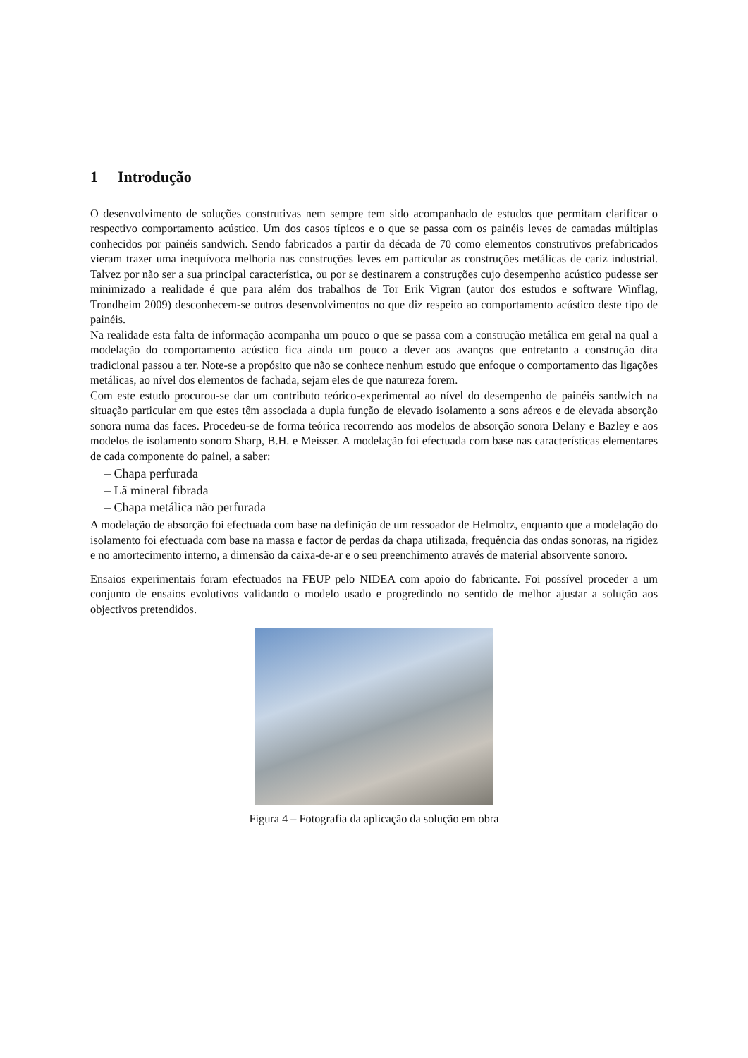1 Introdução
O desenvolvimento de soluções construtivas nem sempre tem sido acompanhado de estudos que permitam clarificar o respectivo comportamento acústico. Um dos casos típicos e o que se passa com os painéis leves de camadas múltiplas conhecidos por painéis sandwich. Sendo fabricados a partir da década de 70 como elementos construtivos prefabricados vieram trazer uma inequívoca melhoria nas construções leves em particular as construções metálicas de cariz industrial. Talvez por não ser a sua principal característica, ou por se destinarem a construções cujo desempenho acústico pudesse ser minimizado a realidade é que para além dos trabalhos de Tor Erik Vigran (autor dos estudos e software Winflag, Trondheim 2009) desconhecem-se outros desenvolvimentos no que diz respeito ao comportamento acústico deste tipo de painéis.
Na realidade esta falta de informação acompanha um pouco o que se passa com a construção metálica em geral na qual a modelação do comportamento acústico fica ainda um pouco a dever aos avanços que entretanto a construção dita tradicional passou a ter. Note-se a propósito que não se conhece nenhum estudo que enfoque o comportamento das ligações metálicas, ao nível dos elementos de fachada, sejam eles de que natureza forem.
Com este estudo procurou-se dar um contributo teórico-experimental ao nível do desempenho de painéis sandwich na situação particular em que estes têm associada a dupla função de elevado isolamento a sons aéreos e de elevada absorção sonora numa das faces. Procedeu-se de forma teórica recorrendo aos modelos de absorção sonora Delany e Bazley e aos modelos de isolamento sonoro Sharp, B.H. e Meisser. A modelação foi efectuada com base nas características elementares de cada componente do painel, a saber:
– Chapa perfurada
– Lã mineral fibrada
– Chapa metálica não perfurada
A modelação de absorção foi efectuada com base na definição de um ressoador de Helmoltz, enquanto que a modelação do isolamento foi efectuada com base na massa e factor de perdas da chapa utilizada, frequência das ondas sonoras, na rigidez e no amortecimento interno, a dimensão da caixa-de-ar e o seu preenchimento através de material absorvente sonoro.
Ensaios experimentais foram efectuados na FEUP pelo NIDEA com apoio do fabricante. Foi possível proceder a um conjunto de ensaios evolutivos validando o modelo usado e progredindo no sentido de melhor ajustar a solução aos objectivos pretendidos.
Figura 4 – Fotografia da aplicação da solução em obra